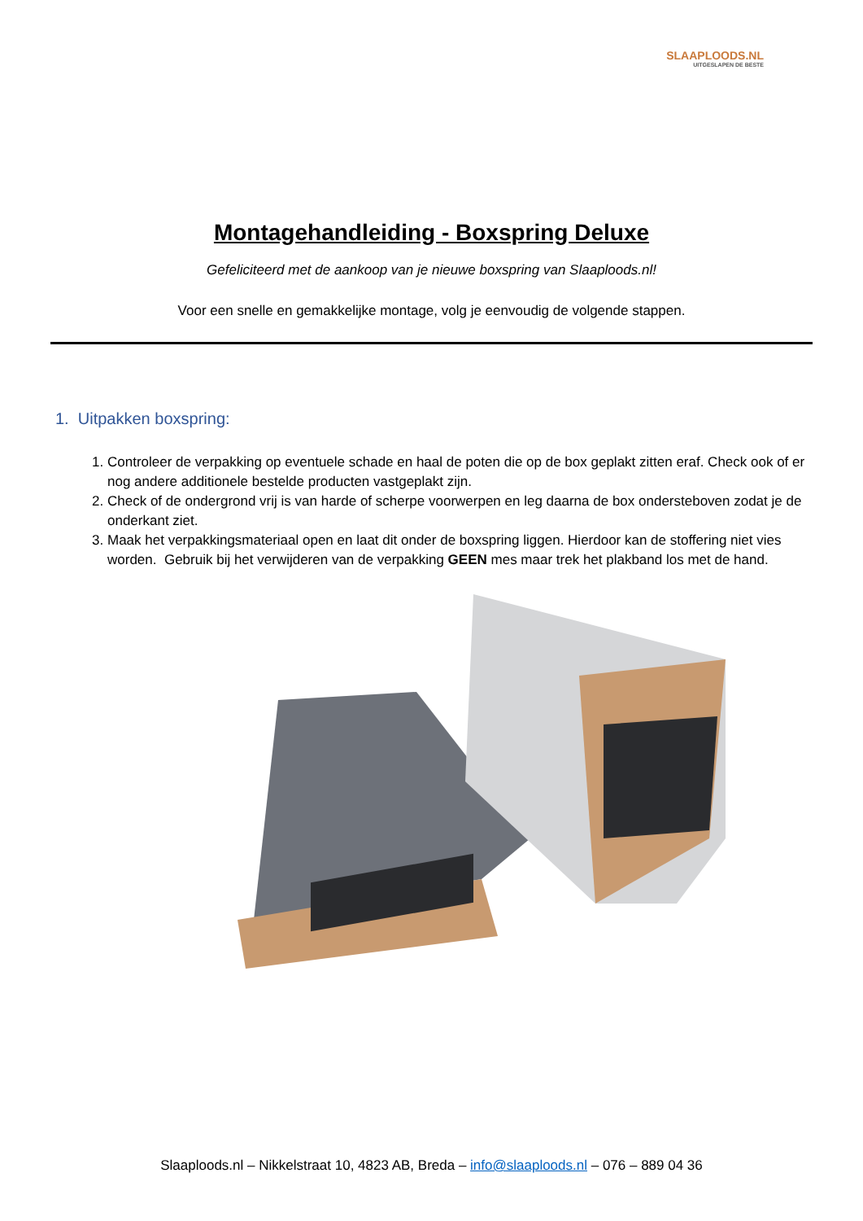SLAAPLOODS.NL
UITGESLAPEN DE BESTE
Montagehandleiding - Boxspring Deluxe
Gefeliciteerd met de aankoop van je nieuwe boxspring van Slaaploods.nl!
Voor een snelle en gemakkelijke montage, volg je eenvoudig de volgende stappen.
1. Uitpakken boxspring:
1. Controleer de verpakking op eventuele schade en haal de poten die op de box geplakt zitten eraf. Check ook of er nog andere additionele bestelde producten vastgeplakt zijn.
2. Check of de ondergrond vrij is van harde of scherpe voorwerpen en leg daarna de box ondersteboven zodat je de onderkant ziet.
3. Maak het verpakkingsmateriaal open en laat dit onder de boxspring liggen. Hierdoor kan de stoffering niet vies worden. Gebruik bij het verwijderen van de verpakking GEEN mes maar trek het plakband los met de hand.
Slaaploods.nl – Nikkelstraat 10, 4823 AB, Breda – info@slaaploods.nl – 076 – 889 04 36